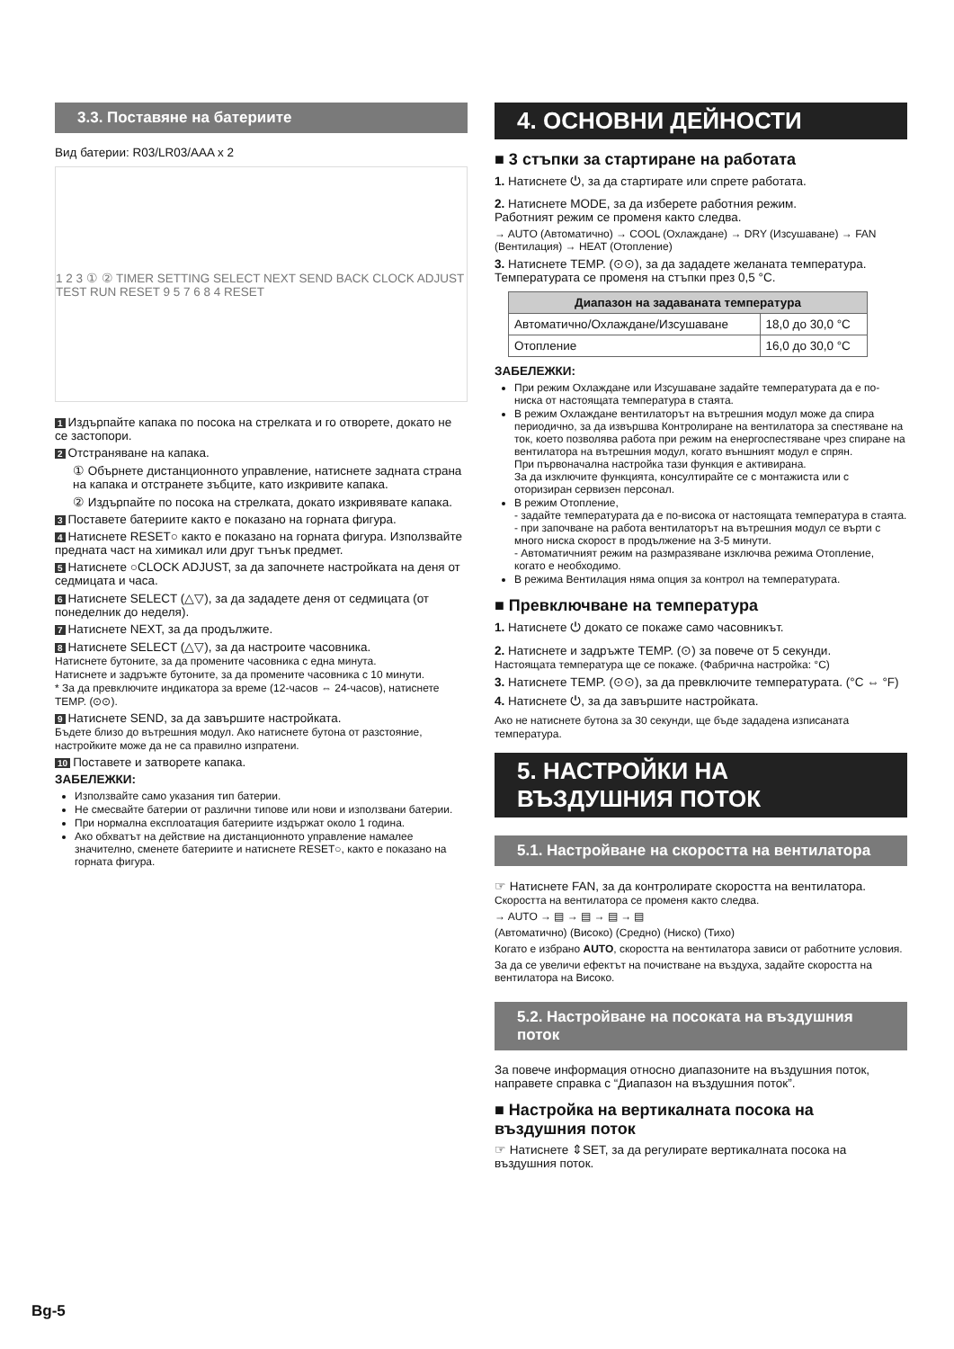3.3. Поставяне на батериите
Вид батерии: R03/LR03/AAA x 2
1 2 3 ① ② TIMER SETTING SELECT NEXT SEND BACK CLOCK ADJUST TEST RUN RESET 9 5 7 6 8 4 RESET
1 Издърпайте капака по посока на стрелката и го отворете, докато не се застопори.
2 Отстраняване на капака.
① Обърнете дистанционното управление, натиснете задната страна на капака и отстранете зъбците, като изкривите капака.
② Издърпайте по посока на стрелката, докато изкривявате капака.
3 Поставете батериите както е показано на горната фигура.
4 Натиснете RESET○ както е показано на горната фигура. Използвайте предната част на химикал или друг тънък предмет.
5 Натиснете ○CLOCK ADJUST, за да започнете настройката на деня от седмицата и часа.
6 Натиснете SELECT (△▽), за да зададете деня от седмицата (от понеделник до неделя).
7 Натиснете NEXT, за да продължите.
8 Натиснете SELECT (△▽), за да настроите часовника.
Натиснете бутоните, за да промените часовника с една минута.
Натиснете и задръжте бутоните, за да промените часовника с 10 минути.
* За да превключите индикатора за време (12-часов ⇔ 24-часов), натиснете TEMP. (⊙⊙).
9 Натиснете SEND, за да завършите настройката.
Бъдете близо до вътрешния модул. Ако натиснете бутона от разстояние, настройките може да не са правилно изпратени.
10 Поставете и затворете капака.
ЗАБЕЛЕЖКИ:
Използвайте само указания тип батерии.
Не смесвайте батерии от различни типове или нови и използвани батерии.
При нормална експлоатация батериите издържат около 1 година.
Ако обхватът на действие на дистанционното управление намалее значително, сменете батериите и натиснете RESET○, както е показано на горната фигура.
4. ОСНОВНИ ДЕЙНОСТИ
■ 3 стъпки за стартиране на работата
1. Натиснете ⏻, за да стартирате или спрете работата.
2. Натиснете MODE, за да изберете работния режим.
Работният режим се променя както следва.
→ AUTO (Автоматично) → COOL (Охлаждане) → DRY (Изсушаване) → FAN (Вентилация) → HEAT (Отопление)
3. Натиснете TEMP. (⊙⊙), за да зададете желаната температура.
Температурата се променя на стъпки през 0,5 °C.
| Диапазон на задаваната температура | |
| --- | --- |
| Автоматично/Охлаждане/Изсушаване | 18,0 до 30,0 °C |
| Отопление | 16,0 до 30,0 °C |
ЗАБЕЛЕЖКИ:
При режим Охлаждане или Изсушаване задайте температурата да е по-ниска от настоящата температура в стаята.
В режим Охлаждане вентилаторът на вътрешния модул може да спира периодично, за да извършва Контролиране на вентилатора за спестяване на ток, което позволява работа при режим на енергоспестяване чрез спиране на вентилатора на вътрешния модул, когато външният модул е спрян.
При първоначална настройка тази функция е активирана.
За да изключите функцията, консултирайте се с монтажиста или с оторизиран сервизен персонал.
В режим Отопление,
- задайте температурата да е по-висока от настоящата температура в стаята.
- при започване на работа вентилаторът на вътрешния модул се върти с много ниска скорост в продължение на 3-5 минути.
- Автоматичният режим на размразяване изключва режима Отопление, когато е необходимо.
В режима Вентилация няма опция за контрол на температурата.
■ Превключване на температура
1. Натиснете ⏻ докато се покаже само часовникът.
2. Натиснете и задръжте TEMP. (⊙) за повече от 5 секунди.
Настоящата температура ще се покаже. (Фабрична настройка: °C)
3. Натиснете TEMP. (⊙⊙), за да превключите температурата. (°C ⇔ °F)
4. Натиснете ⏻, за да завършите настройката.
Ако не натиснете бутона за 30 секунди, ще бъде зададена изписаната температура.
5. НАСТРОЙКИ НА ВЪЗДУШНИЯ ПОТОК
5.1. Настройване на скоростта на вентилатора
☞ Натиснете FAN, за да контролирате скоростта на вентилатора.
Скоростта на вентилатора се променя както следва.
→ AUTO → ▤ → ▤ → ▤ → ▤
(Автоматично) (Високо) (Средно) (Ниско) (Тихо)
Когато е избрано AUTO, скоростта на вентилатора зависи от работните условия.
За да се увеличи ефектът на почистване на въздуха, задайте скоростта на вентилатора на Високо.
5.2. Настройване на посоката на въздушния поток
За повече информация относно диапазоните на въздушния поток, направете справка с “Диапазон на въздушния поток”.
■ Настройка на вертикалната посока на въздушния поток
☞ Натиснете ⇕SET, за да регулирате вертикалната посока на въздушния поток.
Bg-5